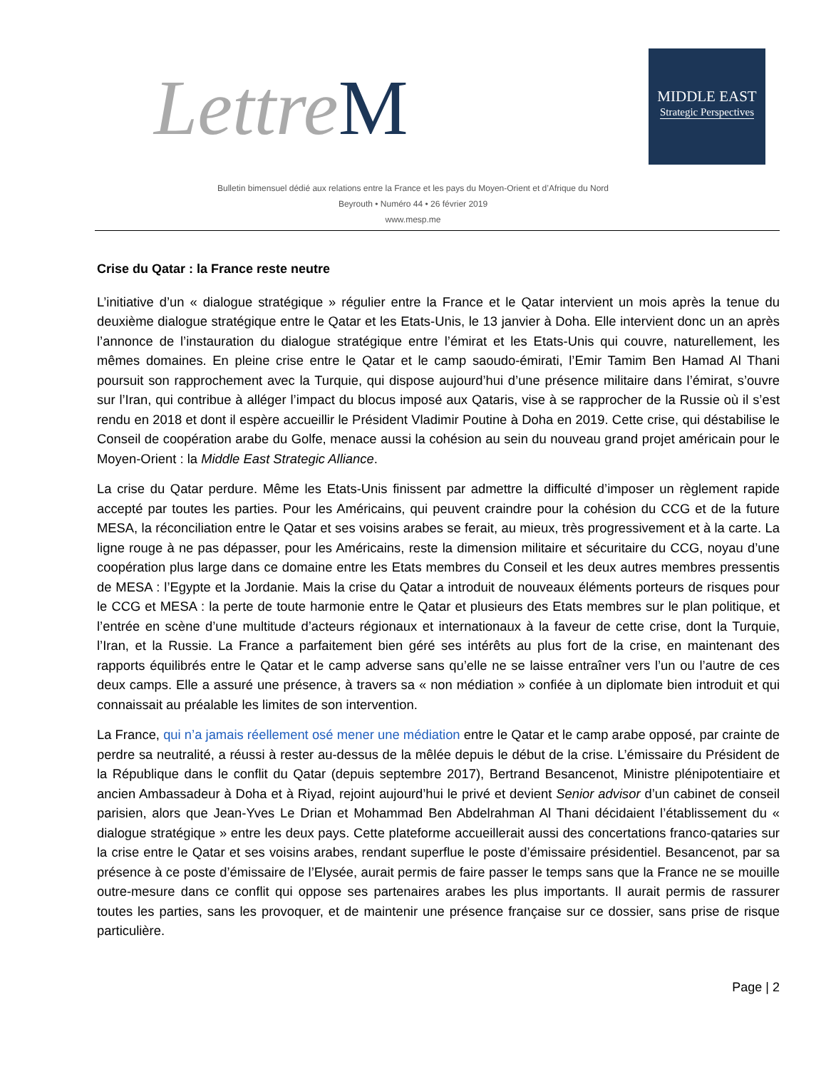LettreM
MIDDLE EAST
Strategic Perspectives
Bulletin bimensuel dédié aux relations entre la France et les pays du Moyen-Orient et d’Afrique du Nord
Beyrouth • Numéro 44 • 26 février 2019
www.mesp.me
Crise du Qatar : la France reste neutre
L’initiative d’un « dialogue stratégique » régulier entre la France et le Qatar intervient un mois après la tenue du deuxième dialogue stratégique entre le Qatar et les Etats-Unis, le 13 janvier à Doha. Elle intervient donc un an après l’annonce de l’instauration du dialogue stratégique entre l’émirat et les Etats-Unis qui couvre, naturellement, les mêmes domaines. En pleine crise entre le Qatar et le camp saoudo-émirati, l’Emir Tamim Ben Hamad Al Thani poursuit son rapprochement avec la Turquie, qui dispose aujourd’hui d’une présence militaire dans l’émirat, s’ouvre sur l’Iran, qui contribue à alléger l’impact du blocus imposé aux Qataris, vise à se rapprocher de la Russie où il s’est rendu en 2018 et dont il espère accueillir le Président Vladimir Poutine à Doha en 2019. Cette crise, qui déstabilise le Conseil de coopération arabe du Golfe, menace aussi la cohésion au sein du nouveau grand projet américain pour le Moyen-Orient : la Middle East Strategic Alliance.
La crise du Qatar perdure. Même les Etats-Unis finissent par admettre la difficulté d’imposer un règlement rapide accepté par toutes les parties. Pour les Américains, qui peuvent craindre pour la cohésion du CCG et de la future MESA, la réconciliation entre le Qatar et ses voisins arabes se ferait, au mieux, très progressivement et à la carte. La ligne rouge à ne pas dépasser, pour les Américains, reste la dimension militaire et sécuritaire du CCG, noyau d’une coopération plus large dans ce domaine entre les Etats membres du Conseil et les deux autres membres pressentis de MESA : l’Egypte et la Jordanie. Mais la crise du Qatar a introduit de nouveaux éléments porteurs de risques pour le CCG et MESA : la perte de toute harmonie entre le Qatar et plusieurs des Etats membres sur le plan politique, et l’entrée en scène d’une multitude d’acteurs régionaux et internationaux à la faveur de cette crise, dont la Turquie, l’Iran, et la Russie. La France a parfaitement bien géré ses intérêts au plus fort de la crise, en maintenant des rapports équilibrés entre le Qatar et le camp adverse sans qu’elle ne se laisse entraîner vers l’un ou l’autre de ces deux camps. Elle a assuré une présence, à travers sa « non médiation » confiée à un diplomate bien introduit et qui connaissait au préalable les limites de son intervention.
La France, qui n’a jamais réellement osé mener une médiation entre le Qatar et le camp arabe opposé, par crainte de perdre sa neutralité, a réussi à rester au-dessus de la mêlée depuis le début de la crise. L’émissaire du Président de la République dans le conflit du Qatar (depuis septembre 2017), Bertrand Besancenot, Ministre plénipotentiaire et ancien Ambassadeur à Doha et à Riyad, rejoint aujourd’hui le privé et devient Senior advisor d’un cabinet de conseil parisien, alors que Jean-Yves Le Drian et Mohammad Ben Abdelrahman Al Thani décidaient l’établissement du « dialogue stratégique » entre les deux pays. Cette plateforme accueillerait aussi des concertations franco-qataries sur la crise entre le Qatar et ses voisins arabes, rendant superflue le poste d’émissaire présidentiel. Besancenot, par sa présence à ce poste d’émissaire de l’Elysée, aurait permis de faire passer le temps sans que la France ne se mouille outre-mesure dans ce conflit qui oppose ses partenaires arabes les plus importants. Il aurait permis de rassurer toutes les parties, sans les provoquer, et de maintenir une présence française sur ce dossier, sans prise de risque particulière.
Page | 2